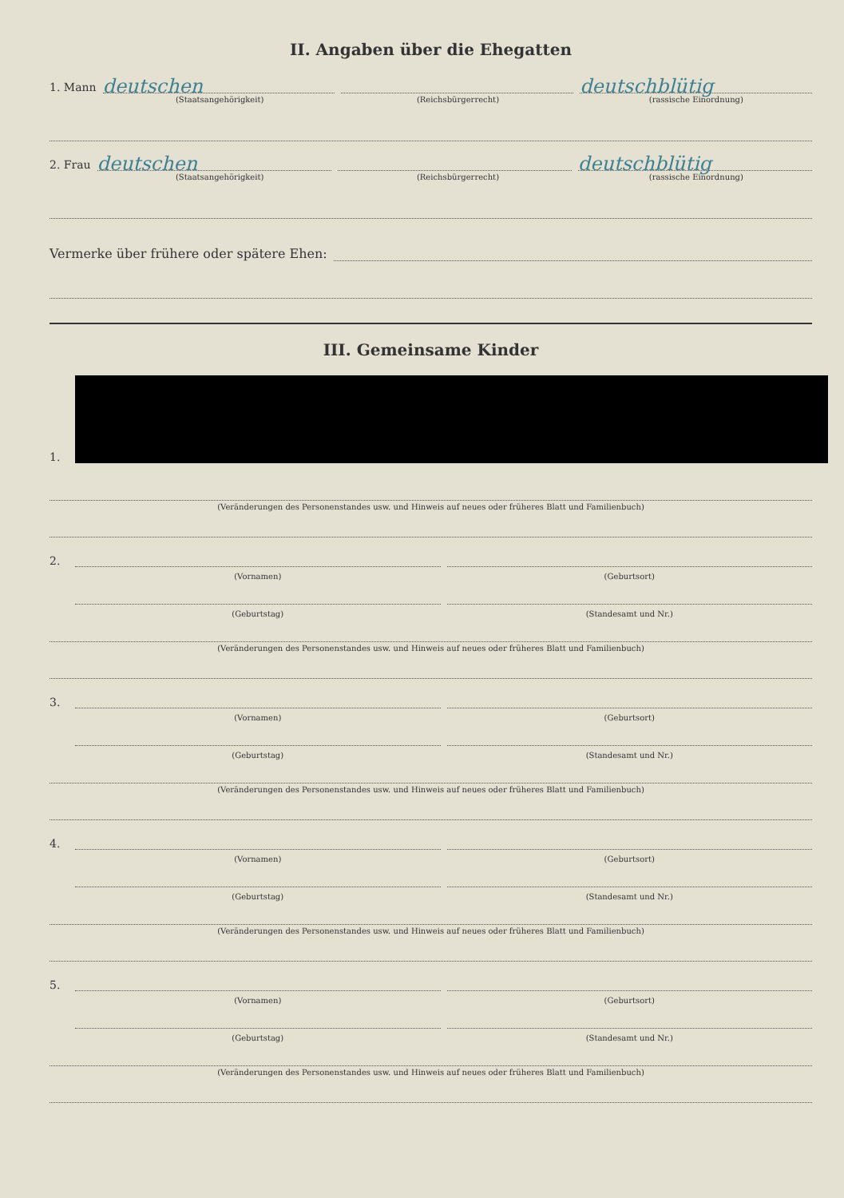II. Angaben über die Ehegatten
1. Mann
deutschen
deutschblütig
(Staatsangehörigkeit) (Reichsbürgerrecht) (rassische Einordnung)
2. Frau
deutschen
deutschblütig
(Staatsangehörigkeit) (Reichsbürgerrecht) (rassische Einordnung)
Vermerke über frühere oder spätere Ehen:
III. Gemeinsame Kinder
1.
(Veränderungen des Personenstandes usw. und Hinweis auf neues oder früheres Blatt und Familienbuch)
2.
(Vornamen)
(Geburtsort)
(Geburtstag)
(Standesamt und Nr.)
(Veränderungen des Personenstandes usw. und Hinweis auf neues oder früheres Blatt und Familienbuch)
3.
(Vornamen)
(Geburtsort)
(Geburtstag)
(Standesamt und Nr.)
(Veränderungen des Personenstandes usw. und Hinweis auf neues oder früheres Blatt und Familienbuch)
4.
(Vornamen)
(Geburtsort)
(Geburtstag)
(Standesamt und Nr.)
(Veränderungen des Personenstandes usw. und Hinweis auf neues oder früheres Blatt und Familienbuch)
5.
(Vornamen)
(Geburtsort)
(Geburtstag)
(Standesamt und Nr.)
(Veränderungen des Personenstandes usw. und Hinweis auf neues oder früheres Blatt und Familienbuch)